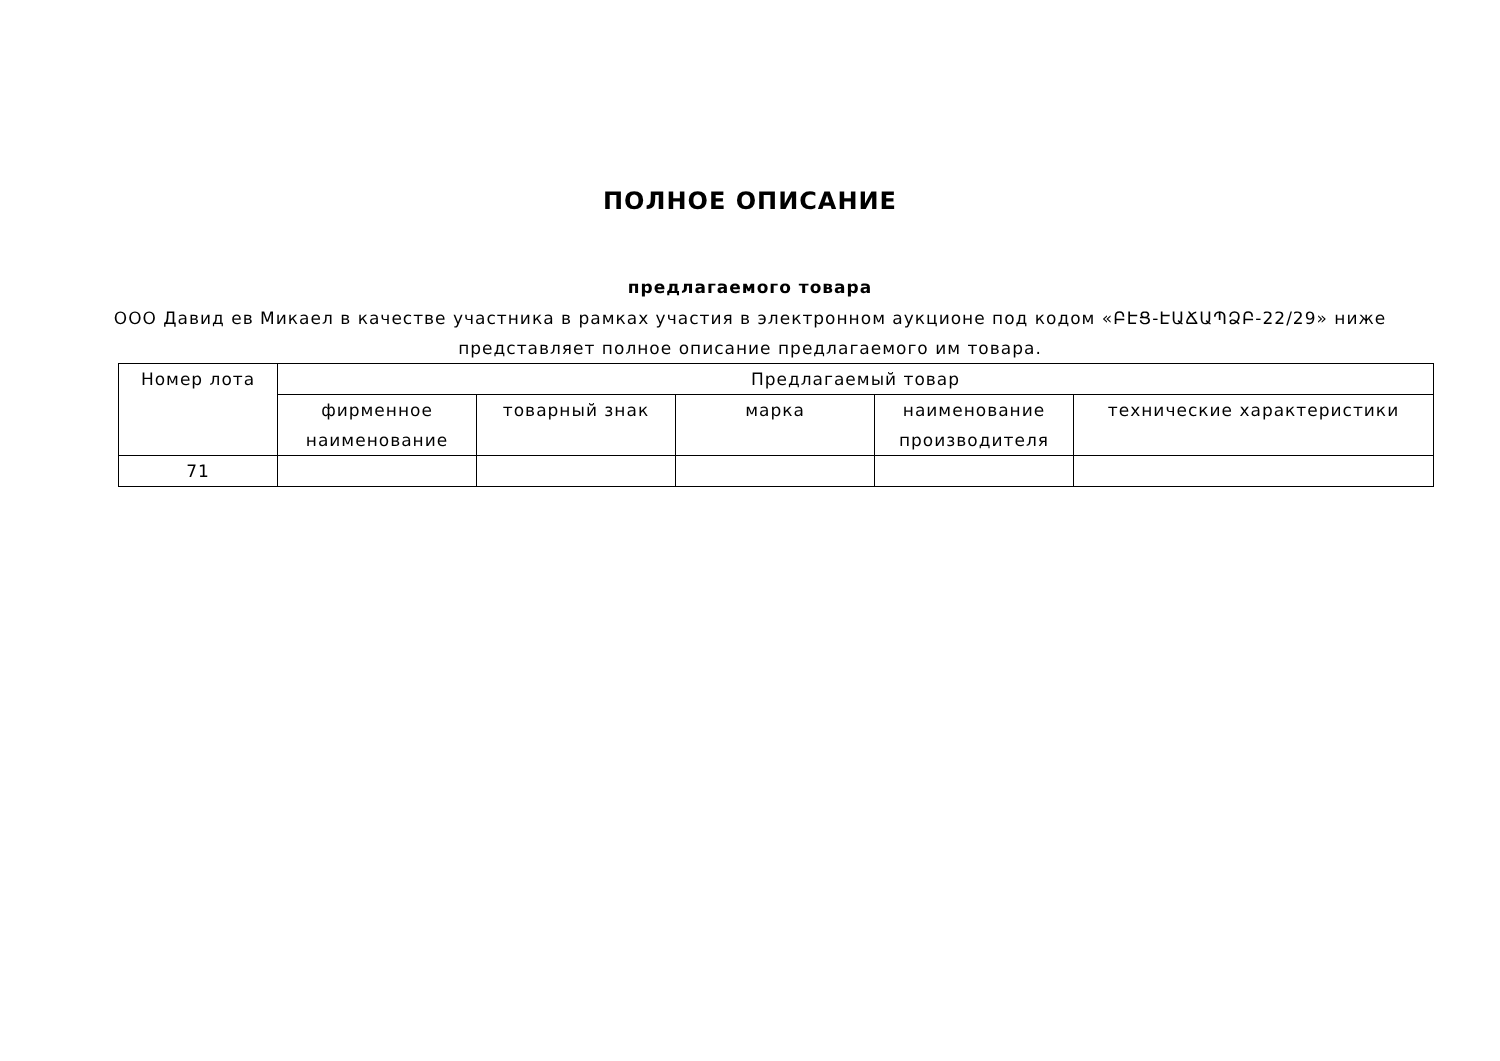ПОЛНОЕ ОПИСАНИЕ
предлагаемого товара
ООО Давид ев Микаел в качестве участника в рамках участия в электронном аукционе под кодом «ԲԷՑ-ԷԱՃԱՊՁԲ-22/29» ниже представляет полное описание предлагаемого им товара.
| Номер лота | Предлагаемый товар | | | | |
| --- | --- | --- | --- | --- | --- |
| | фирменное наименование | товарный знак | марка | наименование производителя | технические характеристики |
| 71 | | | | | |